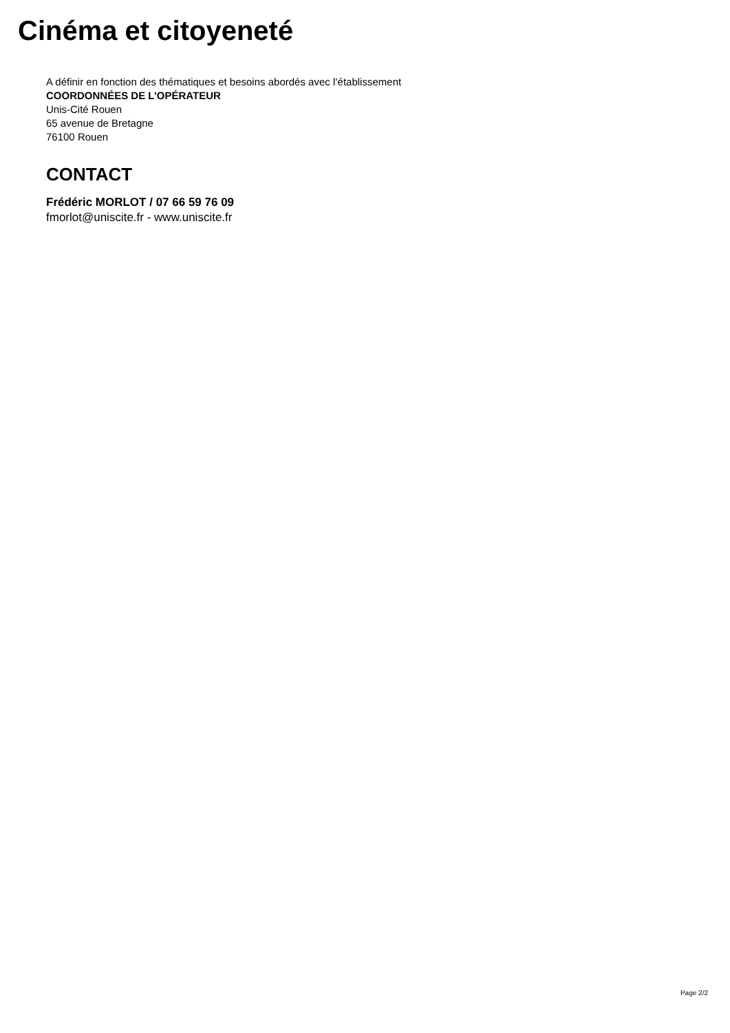Cinéma et citoyeneté
A définir en fonction des thématiques et besoins abordés avec l’établissement
COORDONNÉES DE L’OPÉRATEUR
Unis-Cité Rouen
65 avenue de Bretagne
76100 Rouen
CONTACT
Frédéric MORLOT / 07 66 59 76 09
fmorlot@uniscite.fr - www.uniscite.fr
Page 2/2